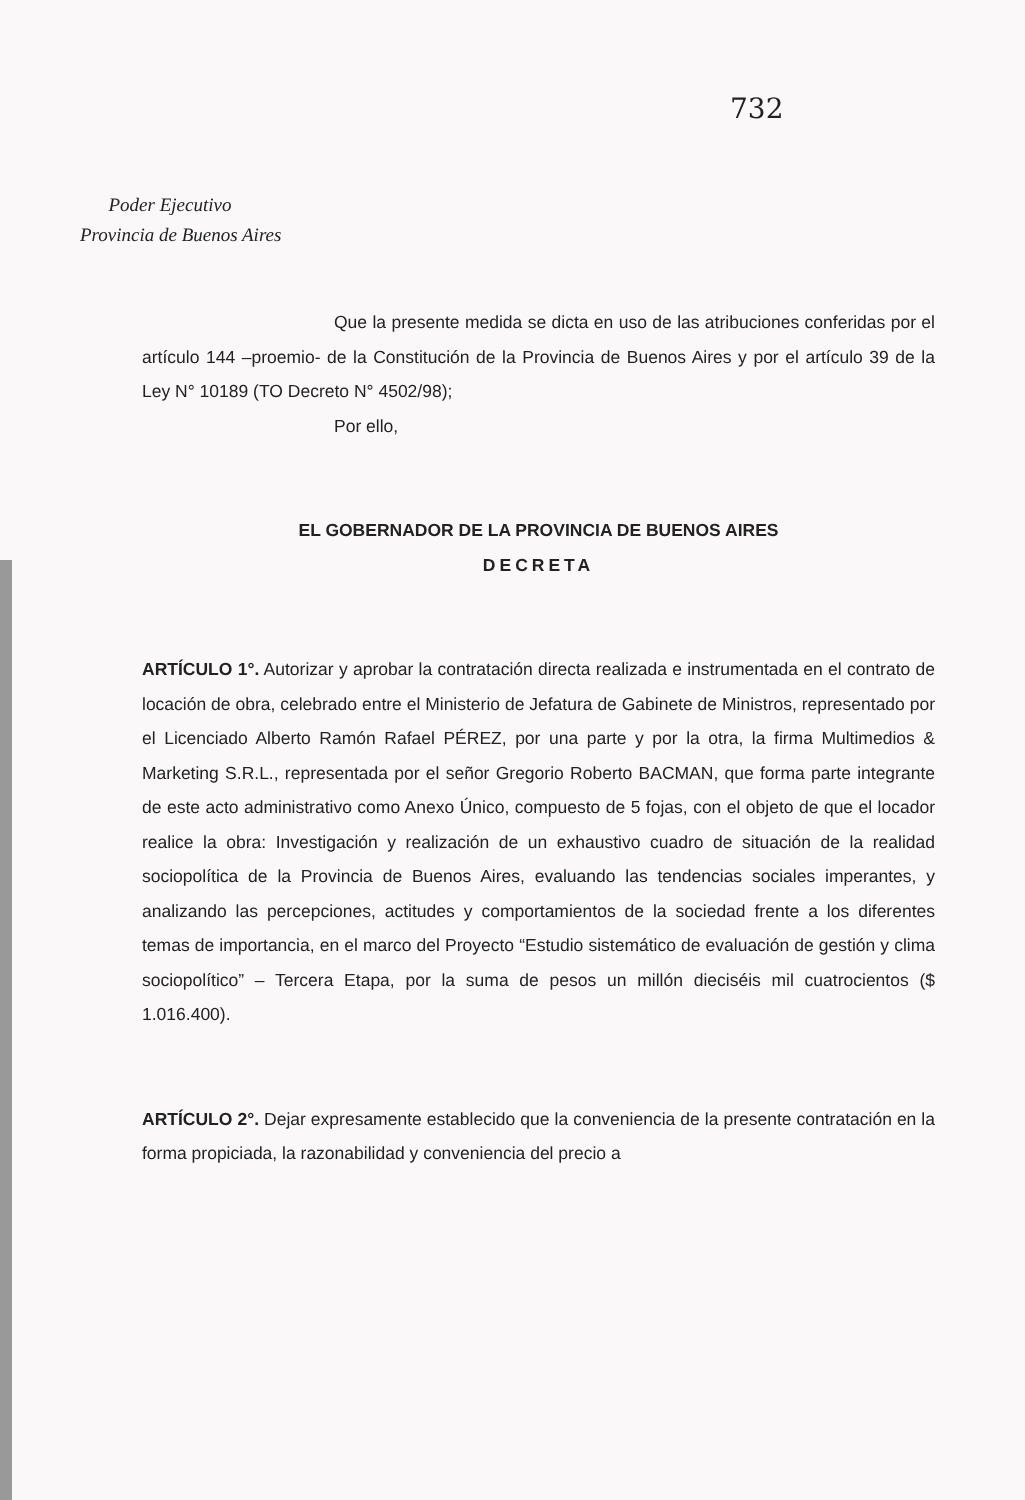732
Poder Ejecutivo
Provincia de Buenos Aires
Que la presente medida se dicta en uso de las atribuciones conferidas por el artículo 144 –proemio- de la Constitución de la Provincia de Buenos Aires y por el artículo 39 de la Ley N° 10189 (TO Decreto N° 4502/98);
Por ello,
EL GOBERNADOR DE LA PROVINCIA DE BUENOS AIRES
DECRETA
ARTÍCULO 1°. Autorizar y aprobar la contratación directa realizada e instrumentada en el contrato de locación de obra, celebrado entre el Ministerio de Jefatura de Gabinete de Ministros, representado por el Licenciado Alberto Ramón Rafael PÉREZ, por una parte y por la otra, la firma Multimedios & Marketing S.R.L., representada por el señor Gregorio Roberto BACMAN, que forma parte integrante de este acto administrativo como Anexo Único, compuesto de 5 fojas, con el objeto de que el locador realice la obra: Investigación y realización de un exhaustivo cuadro de situación de la realidad sociopolítica de la Provincia de Buenos Aires, evaluando las tendencias sociales imperantes, y analizando las percepciones, actitudes y comportamientos de la sociedad frente a los diferentes temas de importancia, en el marco del Proyecto “Estudio sistemático de evaluación de gestión y clima sociopolítico” – Tercera Etapa, por la suma de pesos un millón dieciséis mil cuatrocientos ($ 1.016.400).
ARTÍCULO 2°. Dejar expresamente establecido que la conveniencia de la presente contratación en la forma propiciada, la razonabilidad y conveniencia del precio a